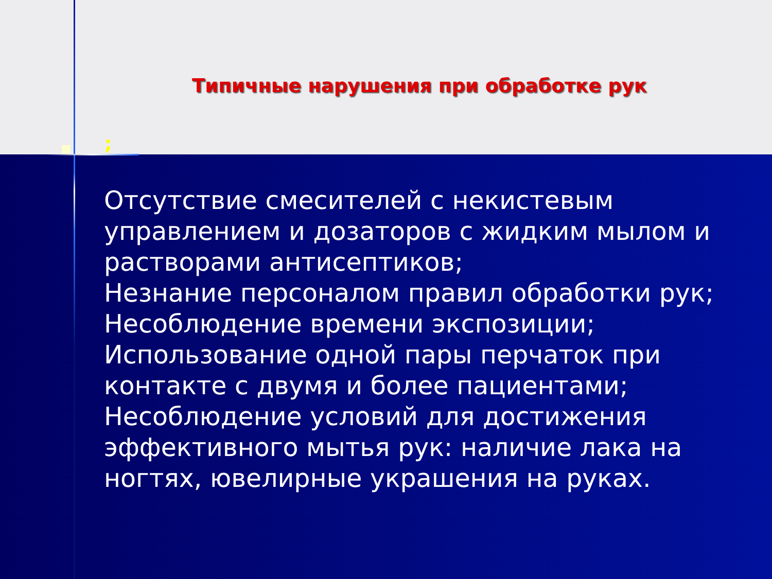Типичные нарушения при обработке рук
;
Отсутствие смесителей с некистевым управлением и дозаторов с жидким мылом и растворами антисептиков;
Незнание персоналом правил обработки рук;
Несоблюдение времени экспозиции;
Использование одной пары перчаток при контакте с двумя и более пациентами;
Несоблюдение условий для достижения эффективного мытья рук: наличие лака на ногтях, ювелирные украшения на руках.